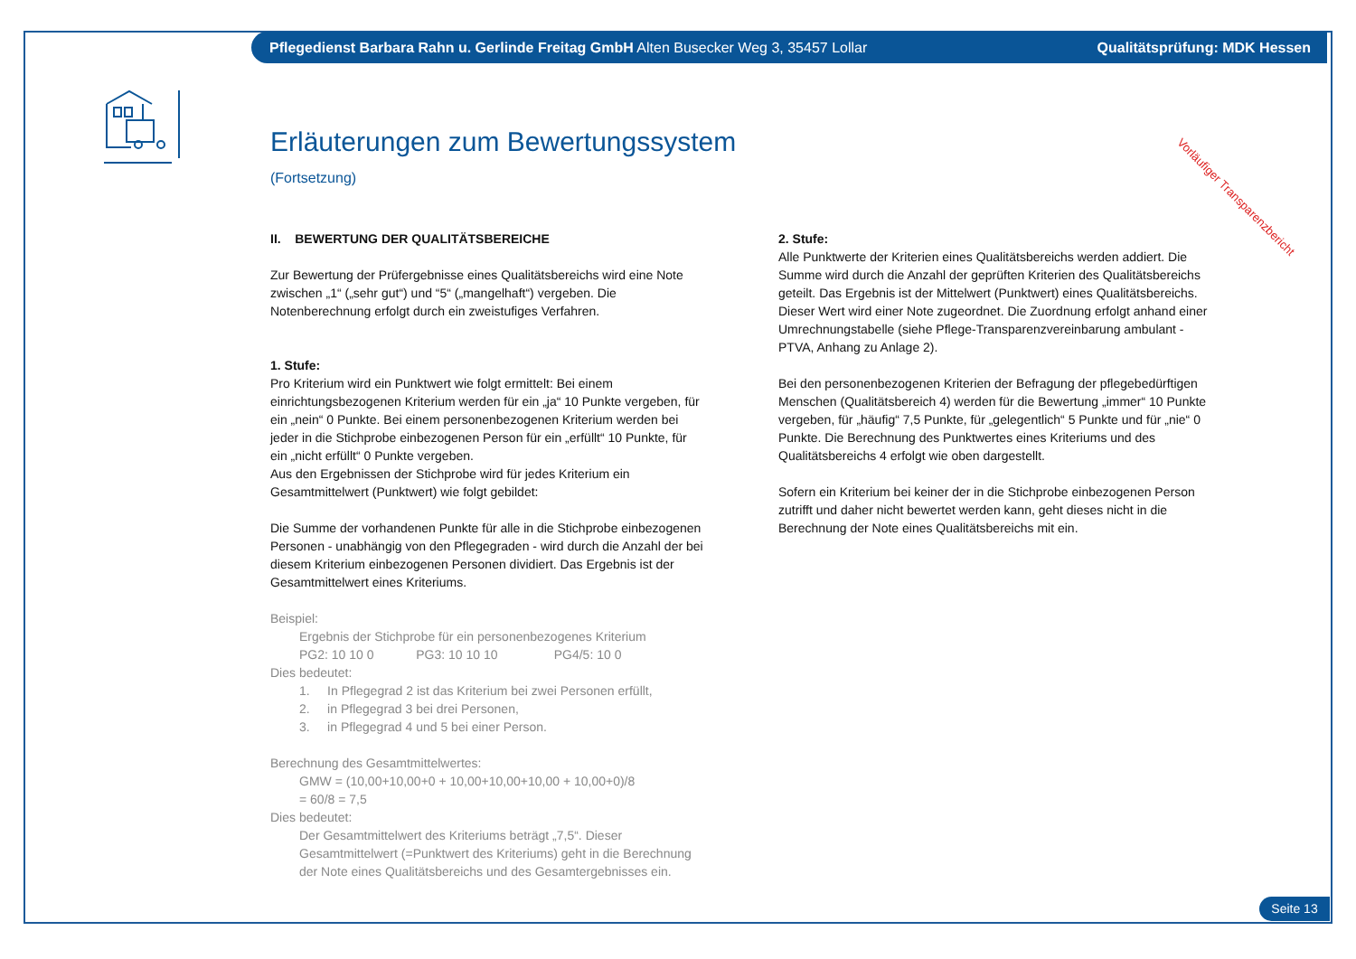Pflegedienst Barbara Rahn u. Gerlinde Freitag GmbH Alten Busecker Weg 3, 35457 Lollar
Qualitätsprüfung: MDK Hessen
Erläuterungen zum Bewertungssystem
(Fortsetzung)
Vorläufiger Transparenzbericht
II. BEWERTUNG DER QUALITÄTSBEREICHE
Zur Bewertung der Prüfergebnisse eines Qualitätsbereichs wird eine Note zwischen „1“ („sehr gut“) und “5“ („mangelhaft“) vergeben. Die Notenberechnung erfolgt durch ein zweistufiges Verfahren.
1. Stufe:
Pro Kriterium wird ein Punktwert wie folgt ermittelt: Bei einem einrichtungsbezogenen Kriterium werden für ein „ja“ 10 Punkte vergeben, für ein „nein“ 0 Punkte. Bei einem personenbezogenen Kriterium werden bei jeder in die Stichprobe einbezogenen Person für ein „erfüllt“ 10 Punkte, für ein „nicht erfüllt“ 0 Punkte vergeben.
Aus den Ergebnissen der Stichprobe wird für jedes Kriterium ein Gesamtmittelwert (Punktwert) wie folgt gebildet:
Die Summe der vorhandenen Punkte für alle in die Stichprobe einbezogenen Personen - unabhängig von den Pflegegraden - wird durch die Anzahl der bei diesem Kriterium einbezogenen Personen dividiert. Das Ergebnis ist der Gesamtmittelwert eines Kriteriums.
Beispiel:
Ergebnis der Stichprobe für ein personenbezogenes Kriterium
PG2: 10 10 0 PG3: 10 10 10 PG4/5: 10 0
Dies bedeutet:
1. In Pflegegrad 2 ist das Kriterium bei zwei Personen erfüllt,
2. in Pflegegrad 3 bei drei Personen,
3. in Pflegegrad 4 und 5 bei einer Person.
Berechnung des Gesamtmittelwertes:
GMW = (10,00+10,00+0 + 10,00+10,00+10,00 + 10,00+0)/8
= 60/8 = 7,5
Dies bedeutet:
Der Gesamtmittelwert des Kriteriums beträgt „7,5“. Dieser Gesamtmittelwert (=Punktwert des Kriteriums) geht in die Berechnung der Note eines Qualitätsbereichs und des Gesamtergebnisses ein.
2. Stufe:
Alle Punktwerte der Kriterien eines Qualitätsbereichs werden addiert. Die Summe wird durch die Anzahl der geprüften Kriterien des Qualitätsbereichs geteilt. Das Ergebnis ist der Mittelwert (Punktwert) eines Qualitätsbereichs. Dieser Wert wird einer Note zugeordnet. Die Zuordnung erfolgt anhand einer Umrechnungstabelle (siehe Pflege-Transparenzvereinbarung ambulant - PTVA, Anhang zu Anlage 2).
Bei den personenbezogenen Kriterien der Befragung der pflegebedürftigen Menschen (Qualitätsbereich 4) werden für die Bewertung „immer“ 10 Punkte vergeben, für „häufig“ 7,5 Punkte, für „gelegentlich“ 5 Punkte und für „nie“ 0 Punkte. Die Berechnung des Punktwertes eines Kriteriums und des Qualitätsbereichs 4 erfolgt wie oben dargestellt.
Sofern ein Kriterium bei keiner der in die Stichprobe einbezogenen Person zutrifft und daher nicht bewertet werden kann, geht dieses nicht in die Berechnung der Note eines Qualitätsbereichs mit ein.
Seite 13